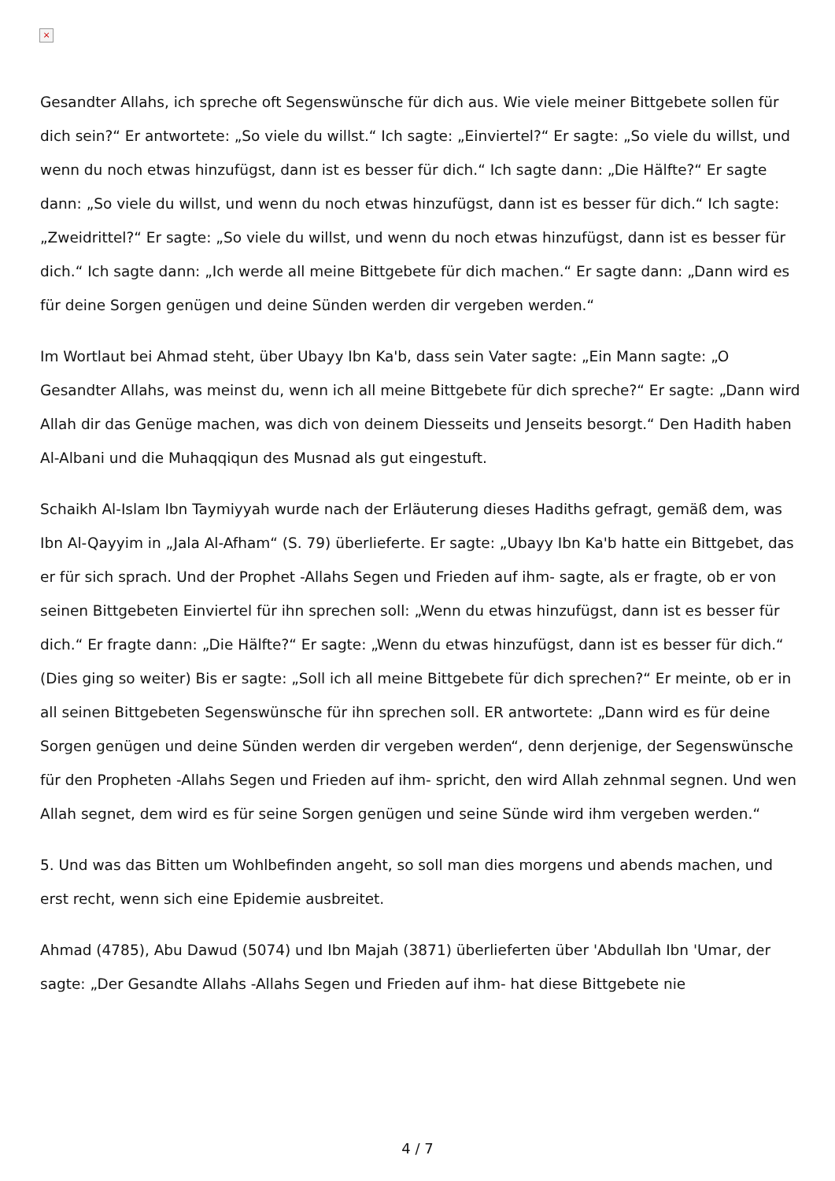×
Gesandter Allahs, ich spreche oft Segenswünsche für dich aus. Wie viele meiner Bittgebete sollen für dich sein?“ Er antwortete: „So viele du willst.“ Ich sagte: „Einviertel?“ Er sagte: „So viele du willst, und wenn du noch etwas hinzufügst, dann ist es besser für dich.“ Ich sagte dann: „Die Hälfte?“ Er sagte dann: „So viele du willst, und wenn du noch etwas hinzufügst, dann ist es besser für dich.“ Ich sagte: „Zweidrittel?“ Er sagte: „So viele du willst, und wenn du noch etwas hinzufügst, dann ist es besser für dich.“ Ich sagte dann: „Ich werde all meine Bittgebete für dich machen.“ Er sagte dann: „Dann wird es für deine Sorgen genügen und deine Sünden werden dir vergeben werden.“
Im Wortlaut bei Ahmad steht, über Ubayy Ibn Ka'b, dass sein Vater sagte: „Ein Mann sagte: „O Gesandter Allahs, was meinst du, wenn ich all meine Bittgebete für dich spreche?“ Er sagte: „Dann wird Allah dir das Genüge machen, was dich von deinem Diesseits und Jenseits besorgt.“ Den Hadith haben Al-Albani und die Muhaqqiqun des Musnad als gut eingestuft.
Schaikh Al-Islam Ibn Taymiyyah wurde nach der Erläuterung dieses Hadiths gefragt, gemäß dem, was Ibn Al-Qayyim in „Jala Al-Afham“ (S. 79) überlieferte. Er sagte: „Ubayy Ibn Ka'b hatte ein Bittgebet, das er für sich sprach. Und der Prophet -Allahs Segen und Frieden auf ihm- sagte, als er fragte, ob er von seinen Bittgebeten Einviertel für ihn sprechen soll: „Wenn du etwas hinzufügst, dann ist es besser für dich.“ Er fragte dann: „Die Hälfte?“ Er sagte: „Wenn du etwas hinzufügst, dann ist es besser für dich.“ (Dies ging so weiter) Bis er sagte: „Soll ich all meine Bittgebete für dich sprechen?“ Er meinte, ob er in all seinen Bittgebeten Segenswünsche für ihn sprechen soll. ER antwortete: „Dann wird es für deine Sorgen genügen und deine Sünden werden dir vergeben werden“, denn derjenige, der Segenswünsche für den Propheten -Allahs Segen und Frieden auf ihm- spricht, den wird Allah zehnmal segnen. Und wen Allah segnet, dem wird es für seine Sorgen genügen und seine Sünde wird ihm vergeben werden.“
5. Und was das Bitten um Wohlbefinden angeht, so soll man dies morgens und abends machen, und erst recht, wenn sich eine Epidemie ausbreitet.
Ahmad (4785), Abu Dawud (5074) und Ibn Majah (3871) überlieferten über 'Abdullah Ibn 'Umar, der sagte: „Der Gesandte Allahs -Allahs Segen und Frieden auf ihm- hat diese Bittgebete nie
4 / 7